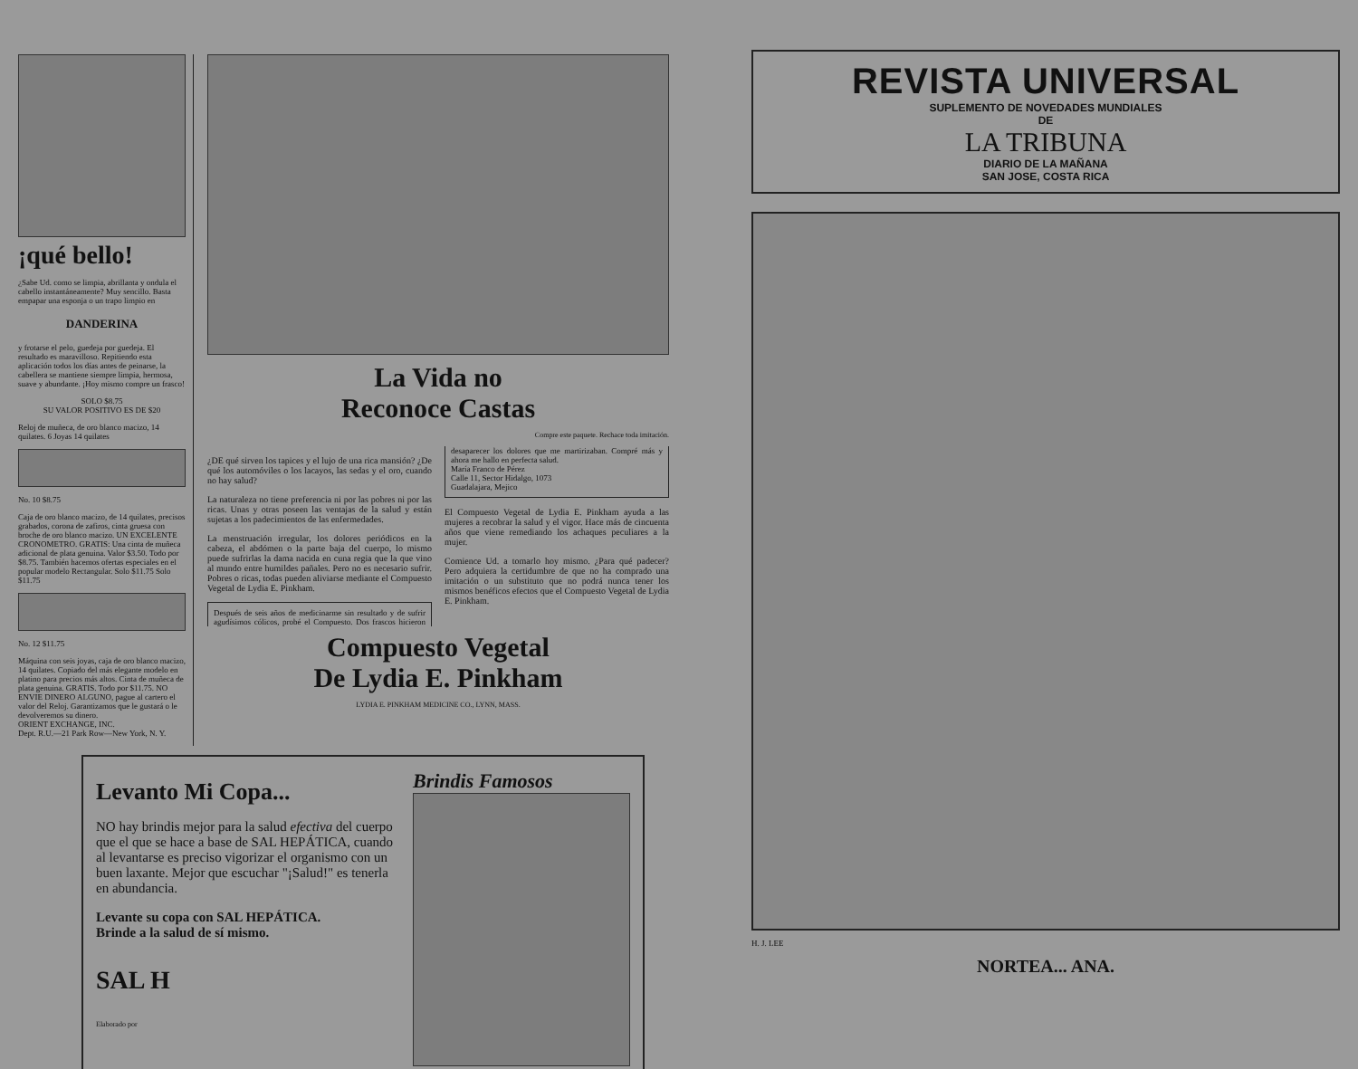¡qué bello!
¿Sabe Ud. como se limpia, abrillanta y ondula el cabello instantáneamente? Muy sencillo. Basta empapar una esponja o un trapo limpio en
DANDERINA
y frotarse el pelo, guedeja por guedeja. El resultado es maravilloso. Repitiendo esta aplicación todos los días antes de peinarse, la cabellera se mantiene siempre limpia, hermosa, suave y abundante. ¡Hoy mismo compre un frasco!
SOLO $8.75
SU VALOR POSITIVO ES DE $20
Reloj de muñeca, de oro blanco macizo, 14 quilates. 6 Joyas 14 quilates
No. 10 $8.75
Caja de oro blanco macizo, de 14 quilates, precisos grabados, corona de zafiros, cinta gruesa con broche de oro blanco macizo. UN EXCELENTE CRONOMETRO. GRATIS: Una cinta de muñeca adicional de plata genuina. Valor $3.50. Todo por $8.75. También hacemos ofertas especiales en el popular modelo Rectangular. Solo $11.75 Solo $11.75
No. 12 $11.75
Máquina con seis joyas, caja de oro blanco macizo, 14 quilates. Copiado del más elegante modelo en platino para precios más altos. Cinta de muñeca de plata genuina. GRATIS. Todo por $11.75. NO ENVIE DINERO ALGUNO, pague al cartero el valor del Reloj. Garantizamos que le gustará o le devolveremos su dinero.
ORIENT EXCHANGE, INC.
Dept. R.U.—21 Park Row—New York, N. Y.
La Vida no
Reconoce Castas
Compre este paquete. Rechace toda imitación.
¿DE qué sirven los tapices y el lujo de una rica mansión? ¿De qué los automóviles o los lacayos, las sedas y el oro, cuando no hay salud?
La naturaleza no tiene preferencia ni por las pobres ni por las ricas. Unas y otras poseen las ventajas de la salud y están sujetas a los padecimientos de las enfermedades.
La menstruación irregular, los dolores periódicos en la cabeza, el abdómen o la parte baja del cuerpo, lo mismo puede sufrirlas la dama nacida en cuna regia que la que vino al mundo entre humildes pañales. Pero no es necesario sufrir. Pobres o ricas, todas pueden aliviarse mediante el Compuesto Vegetal de Lydia E. Pinkham.
Después de seis años de medicinarme sin resultado y de sufrir agudísimos cólicos, probé el Compuesto. Dos frascos hicieron desaparecer los dolores que me martirizaban. Compré más y ahora me hallo en perfecta salud.
María Franco de Pérez
Calle 11, Sector Hidalgo, 1073
Guadalajara, Mejico
El Compuesto Vegetal de Lydia E. Pinkham ayuda a las mujeres a recobrar la salud y el vigor. Hace más de cincuenta años que viene remediando los achaques peculiares a la mujer.
Comience Ud. a tomarlo hoy mismo. ¿Para qué padecer? Pero adquiera la certidumbre de que no ha comprado una imitación o un substituto que no podrá nunca tener los mismos benéficos efectos que el Compuesto Vegetal de Lydia E. Pinkham.
Compuesto Vegetal
De Lydia E. Pinkham
LYDIA E. PINKHAM MEDICINE CO., LYNN, MASS.
Levanto Mi Copa...
NO hay brindis mejor para la salud efectiva del cuerpo que el que se hace a base de SAL HEPÁTICA, cuando al levantarse es preciso vigorizar el organismo con un buen laxante. Mejor que escuchar "¡Salud!" es tenerla en abundancia.
Levante su copa con SAL HEPÁTICA.
Brinde a la salud de sí mismo.
SAL H
Elaborado por
Brindis Famosos
REVISTA UNIVERSAL
SUPLEMENTO DE NOVEDADES MUNDIALES
DE
LA TRIBUNA
DIARIO DE LA MAÑANA
SAN JOSE, COSTA RICA
H. J. LEE
NORTEA... ANA.